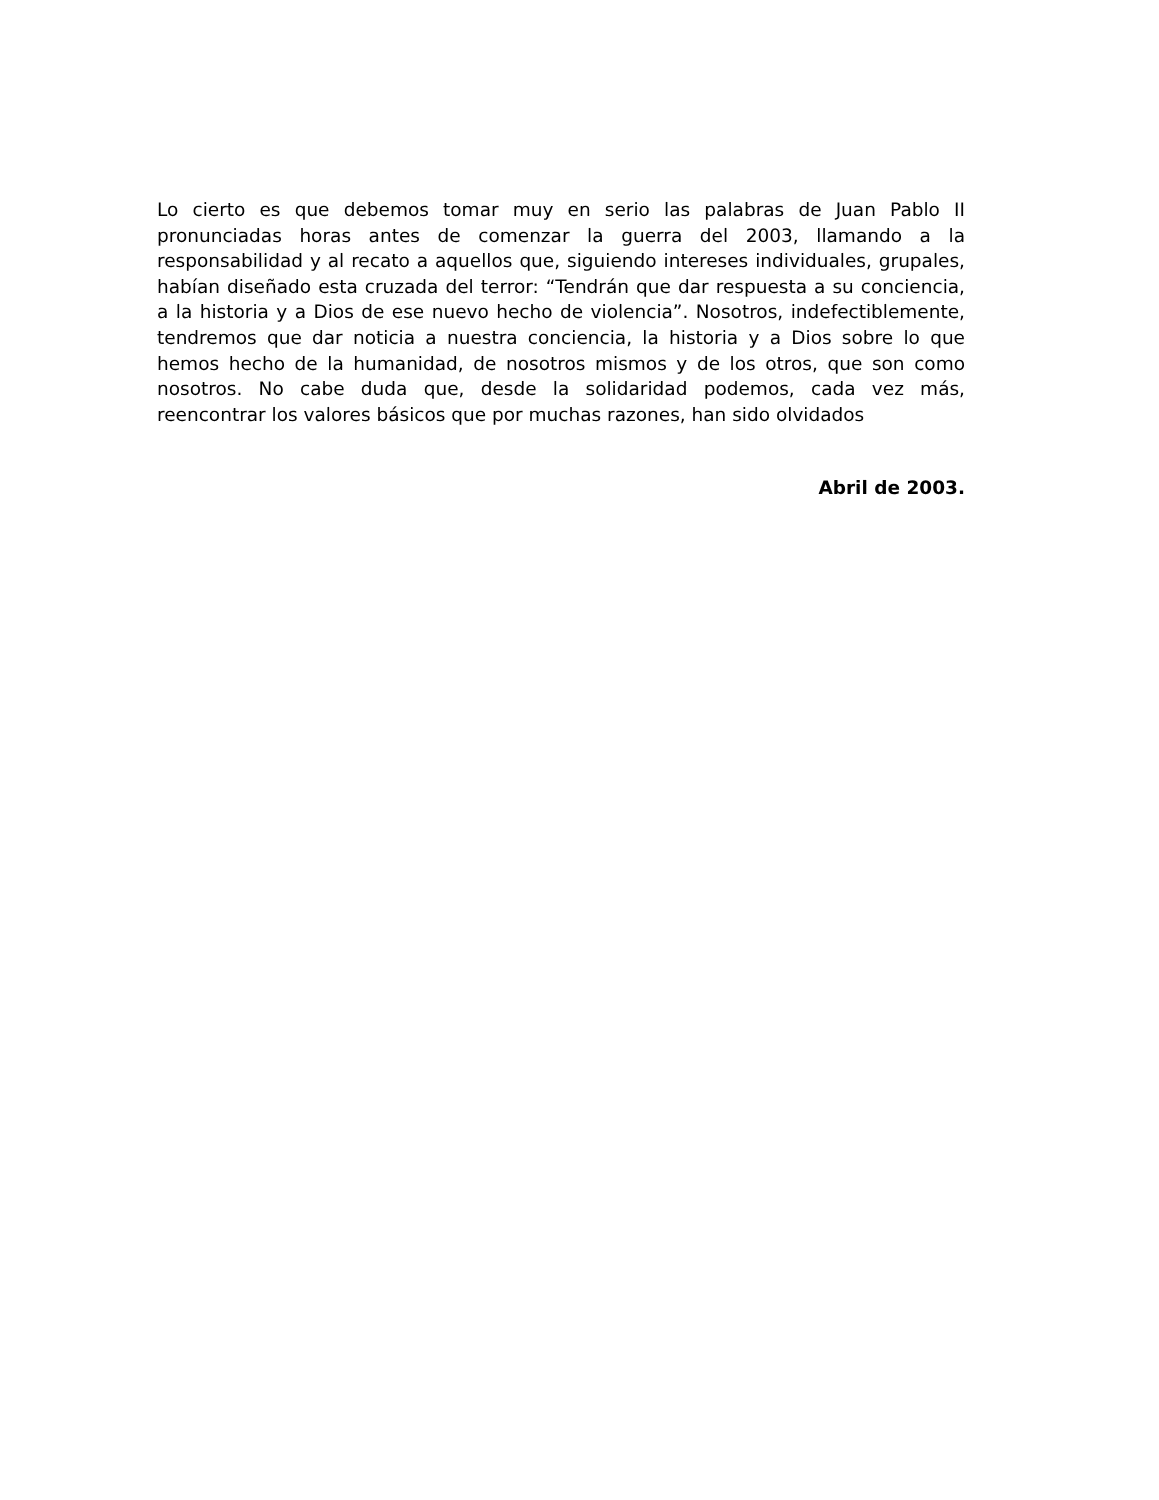Lo cierto es que debemos tomar muy en serio las palabras de Juan Pablo II pronunciadas horas antes de comenzar la guerra del 2003, llamando a la responsabilidad y al recato a aquellos que, siguiendo intereses individuales, grupales, habían diseñado esta cruzada del terror: “Tendrán que dar respuesta a su conciencia, a la historia y a Dios de ese nuevo hecho de violencia”. Nosotros, indefectiblemente, tendremos que dar noticia a nuestra conciencia, la historia y a Dios sobre lo que hemos hecho de la humanidad, de nosotros mismos y de los otros, que son como nosotros. No cabe duda que, desde la solidaridad podemos, cada vez más, reencontrar los valores básicos que por muchas razones, han sido olvidados
Abril de 2003.